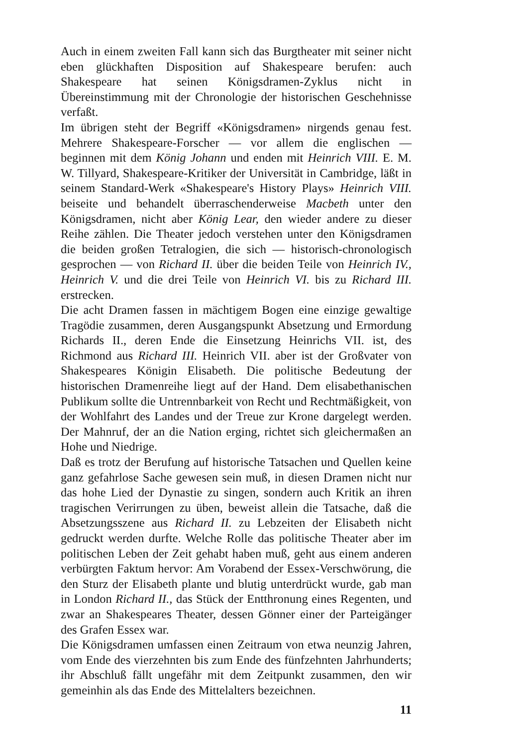Auch in einem zweiten Fall kann sich das Burgtheater mit seiner nicht eben glückhaften Disposition auf Shakespeare berufen: auch Shakespeare hat seinen Königsdramen-Zyklus nicht in Übereinstimmung mit der Chronologie der historischen Geschehnisse verfaßt.
Im übrigen steht der Begriff «Königsdramen» nirgends genau fest. Mehrere Shakespeare-Forscher — vor allem die englischen — beginnen mit dem König Johann und enden mit Heinrich VIII. E. M. W. Tillyard, Shakespeare-Kritiker der Universität in Cambridge, läßt in seinem Standard-Werk «Shakespeare's History Plays» Heinrich VIII. beiseite und behandelt überraschenderweise Macbeth unter den Königsdramen, nicht aber König Lear, den wieder andere zu dieser Reihe zählen. Die Theater jedoch verstehen unter den Königsdramen die beiden großen Tetralogien, die sich — historisch-chronologisch gesprochen — von Richard II. über die beiden Teile von Heinrich IV., Heinrich V. und die drei Teile von Heinrich VI. bis zu Richard III. erstrecken.
Die acht Dramen fassen in mächtigem Bogen eine einzige gewaltige Tragödie zusammen, deren Ausgangspunkt Absetzung und Ermordung Richards II., deren Ende die Einsetzung Heinrichs VII. ist, des Richmond aus Richard III. Heinrich VII. aber ist der Großvater von Shakespeares Königin Elisabeth. Die politische Bedeutung der historischen Dramenreihe liegt auf der Hand. Dem elisabethanischen Publikum sollte die Untrennbarkeit von Recht und Rechtmäßigkeit, von der Wohlfahrt des Landes und der Treue zur Krone dargelegt werden. Der Mahnruf, der an die Nation erging, richtet sich gleichermaßen an Hohe und Niedrige.
Daß es trotz der Berufung auf historische Tatsachen und Quellen keine ganz gefahrlose Sache gewesen sein muß, in diesen Dramen nicht nur das hohe Lied der Dynastie zu singen, sondern auch Kritik an ihren tragischen Verirrungen zu üben, beweist allein die Tatsache, daß die Absetzungsszene aus Richard II. zu Lebzeiten der Elisabeth nicht gedruckt werden durfte. Welche Rolle das politische Theater aber im politischen Leben der Zeit gehabt haben muß, geht aus einem anderen verbürgten Faktum hervor: Am Vorabend der Essex-Verschwörung, die den Sturz der Elisabeth plante und blutig unterdrückt wurde, gab man in London Richard II., das Stück der Entthronung eines Regenten, und zwar an Shakespeares Theater, dessen Gönner einer der Parteigänger des Grafen Essex war.
Die Königsdramen umfassen einen Zeitraum von etwa neunzig Jahren, vom Ende des vierzehnten bis zum Ende des fünfzehnten Jahrhunderts; ihr Abschluß fällt ungefähr mit dem Zeitpunkt zusammen, den wir gemeinhin als das Ende des Mittelalters bezeichnen.
11